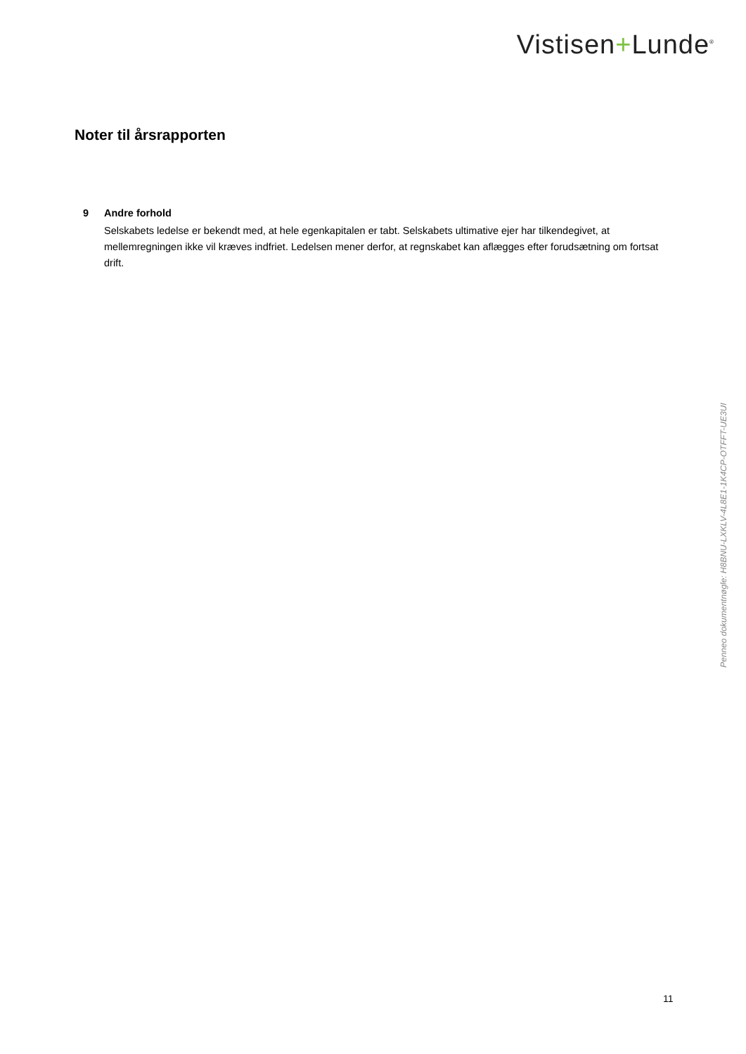Vistisen+Lunde<sup>®</sup>
Noter til årsrapporten
9 Andre forhold
Selskabets ledelse er bekendt med, at hele egenkapitalen er tabt. Selskabets ultimative ejer har tilkendegivet, at mellemregningen ikke vil kræves indfriet. Ledelsen mener derfor, at regnskabet kan aflægges efter forudsætning om fortsat drift.
Penneo dokumentnøgle: H8BNU-LXKLV-4L8E1-1K4CP-OTFFT-UE3UI
11